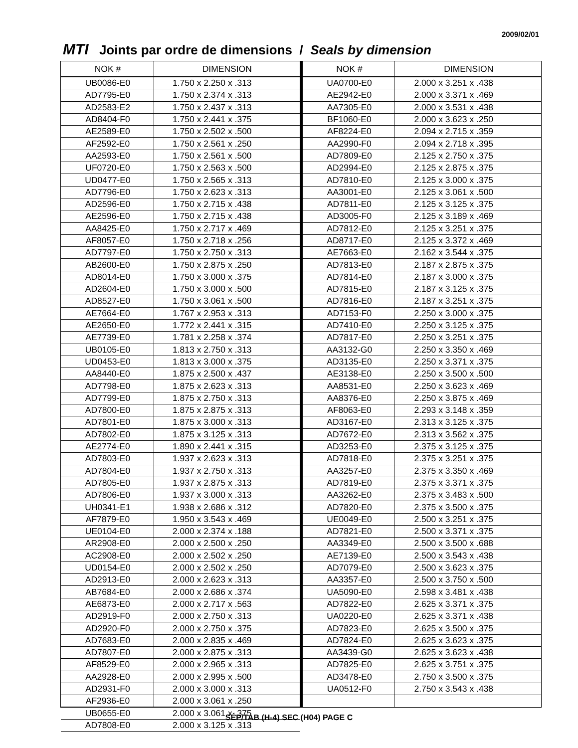2009/02/01
MTI Joints par ordre de dimensions / Seals by dimension
| NOK # | DIMENSION |
| --- | --- |
| UB0086-E0 | 1.750 x 2.250 x .313 |
| AD7795-E0 | 1.750 x 2.374 x .313 |
| AD2583-E2 | 1.750 x 2.437 x .313 |
| AD8404-F0 | 1.750 x 2.441 x .375 |
| AE2589-E0 | 1.750 x 2.502 x .500 |
| AF2592-E0 | 1.750 x 2.561 x .250 |
| AA2593-E0 | 1.750 x 2.561 x .500 |
| UF0720-E0 | 1.750 x 2.563 x .500 |
| UD0477-E0 | 1.750 x 2.565 x .313 |
| AD7796-E0 | 1.750 x 2.623 x .313 |
| AD2596-E0 | 1.750 x 2.715 x .438 |
| AE2596-E0 | 1.750 x 2.715 x .438 |
| AA8425-E0 | 1.750 x 2.717 x .469 |
| AF8057-E0 | 1.750 x 2.718 x .256 |
| AD7797-E0 | 1.750 x 2.750 x .313 |
| AB2600-E0 | 1.750 x 2.875 x .250 |
| AD8014-E0 | 1.750 x 3.000 x .375 |
| AD2604-E0 | 1.750 x 3.000 x .500 |
| AD8527-E0 | 1.750 x 3.061 x .500 |
| AE7664-E0 | 1.767 x 2.953 x .313 |
| AE2650-E0 | 1.772 x 2.441 x .315 |
| AE7739-E0 | 1.781 x 2.258 x .374 |
| UB0105-E0 | 1.813 x 2.750 x .313 |
| UD0453-E0 | 1.813 x 3.000 x .375 |
| AA8440-E0 | 1.875 x 2.500 x .437 |
| AD7798-E0 | 1.875 x 2.623 x .313 |
| AD7799-E0 | 1.875 x 2.750 x .313 |
| AD7800-E0 | 1.875 x 2.875 x .313 |
| AD7801-E0 | 1.875 x 3.000 x .313 |
| AD7802-E0 | 1.875 x 3.125 x .313 |
| AE2774-E0 | 1.890 x 2.441 x .315 |
| AD7803-E0 | 1.937 x 2.623 x .313 |
| AD7804-E0 | 1.937 x 2.750 x .313 |
| AD7805-E0 | 1.937 x 2.875 x .313 |
| AD7806-E0 | 1.937 x 3.000 x .313 |
| UH0341-E1 | 1.938 x 2.686 x .312 |
| AF7879-E0 | 1.950 x 3.543 x .469 |
| UE0104-E0 | 2.000 x 2.374 x .188 |
| AR2908-E0 | 2.000 x 2.500 x .250 |
| AC2908-E0 | 2.000 x 2.502 x .250 |
| UD0154-E0 | 2.000 x 2.502 x .250 |
| AD2913-E0 | 2.000 x 2.623 x .313 |
| AB7684-E0 | 2.000 x 2.686 x .374 |
| AE6873-E0 | 2.000 x 2.717 x .563 |
| AD2919-F0 | 2.000 x 2.750 x .313 |
| AD2920-F0 | 2.000 x 2.750 x .375 |
| AD7683-E0 | 2.000 x 2.835 x .469 |
| AD7807-E0 | 2.000 x 2.875 x .313 |
| AF8529-E0 | 2.000 x 2.965 x .313 |
| AA2928-E0 | 2.000 x 2.995 x .500 |
| AD2931-F0 | 2.000 x 3.000 x .313 |
| AF2936-E0 | 2.000 x 3.061 x .250 |
| UB0655-E0 | 2.000 x 3.061 x .375 |
| AD7808-E0 | 2.000 x 3.125 x .313 |
| NOK # | DIMENSION |
| --- | --- |
| UA0700-E0 | 2.000 x 3.251 x .438 |
| AE2942-E0 | 2.000 x 3.371 x .469 |
| AA7305-E0 | 2.000 x 3.531 x .438 |
| BF1060-E0 | 2.000 x 3.623 x .250 |
| AF8224-E0 | 2.094 x 2.715 x .359 |
| AA2990-F0 | 2.094 x 2.718 x .395 |
| AD7809-E0 | 2.125 x 2.750 x .375 |
| AD2994-E0 | 2.125 x 2.875 x .375 |
| AD7810-E0 | 2.125 x 3.000 x .375 |
| AA3001-E0 | 2.125 x 3.061 x .500 |
| AD7811-E0 | 2.125 x 3.125 x .375 |
| AD3005-F0 | 2.125 x 3.189 x .469 |
| AD7812-E0 | 2.125 x 3.251 x .375 |
| AD8717-E0 | 2.125 x 3.372 x .469 |
| AE7663-E0 | 2.162 x 3.544 x .375 |
| AD7813-E0 | 2.187 x 2.875 x .375 |
| AD7814-E0 | 2.187 x 3.000 x .375 |
| AD7815-E0 | 2.187 x 3.125 x .375 |
| AD7816-E0 | 2.187 x 3.251 x .375 |
| AD7153-F0 | 2.250 x 3.000 x .375 |
| AD7410-E0 | 2.250 x 3.125 x .375 |
| AD7817-E0 | 2.250 x 3.251 x .375 |
| AA3132-G0 | 2.250 x 3.350 x .469 |
| AD3135-E0 | 2.250 x 3.371 x .375 |
| AE3138-E0 | 2.250 x 3.500 x .500 |
| AA8531-E0 | 2.250 x 3.623 x .469 |
| AA8376-E0 | 2.250 x 3.875 x .469 |
| AF8063-E0 | 2.293 x 3.148 x .359 |
| AD3167-E0 | 2.313 x 3.125 x .375 |
| AD7672-E0 | 2.313 x 3.562 x .375 |
| AD3253-E0 | 2.375 x 3.125 x .375 |
| AD7818-E0 | 2.375 x 3.251 x .375 |
| AA3257-E0 | 2.375 x 3.350 x .469 |
| AD7819-E0 | 2.375 x 3.371 x .375 |
| AA3262-E0 | 2.375 x 3.483 x .500 |
| AD7820-E0 | 2.375 x 3.500 x .375 |
| UE0049-E0 | 2.500 x 3.251 x .375 |
| AD7821-E0 | 2.500 x 3.371 x .375 |
| AA3349-E0 | 2.500 x 3.500 x .688 |
| AE7139-E0 | 2.500 x 3.543 x .438 |
| AD7079-E0 | 2.500 x 3.623 x .375 |
| AA3357-E0 | 2.500 x 3.750 x .500 |
| UA5090-E0 | 2.598 x 3.481 x .438 |
| AD7822-E0 | 2.625 x 3.371 x .375 |
| UA0220-E0 | 2.625 x 3.371 x .438 |
| AD7823-E0 | 2.625 x 3.500 x .375 |
| AD7824-E0 | 2.625 x 3.623 x .375 |
| AA3439-G0 | 2.625 x 3.623 x .438 |
| AD7825-E0 | 2.625 x 3.751 x .375 |
| AD3478-E0 | 2.750 x 3.500 x .375 |
| UA0512-F0 | 2.750 x 3.543 x .438 |
SÉP/TAB (H-4) SEC (H04) PAGE C